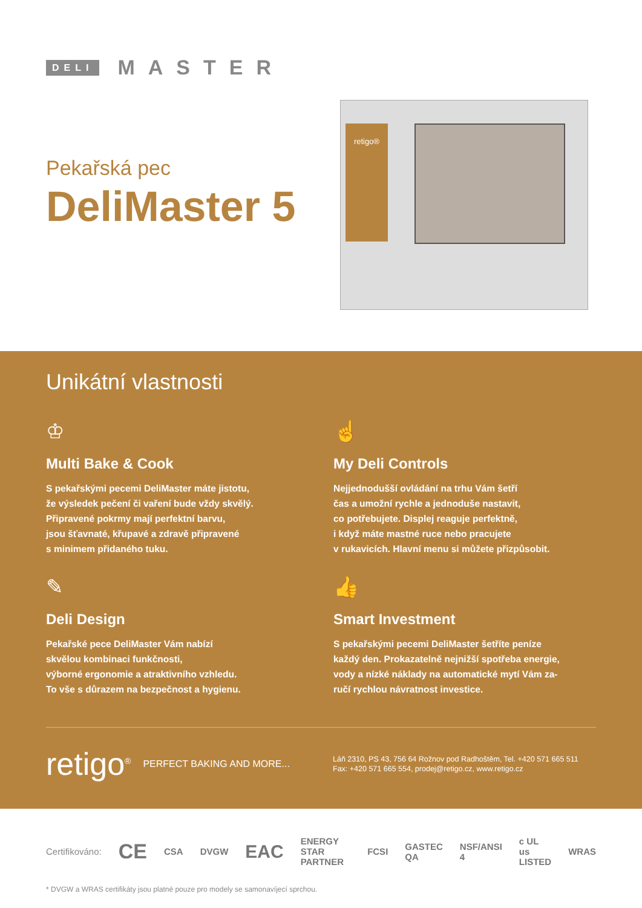DELI MASTER
Pekařská pec
DeliMaster 5
retigo®
Unikátní vlastnosti
♔
Multi Bake & Cook
S pekařskými pecemi DeliMaster máte jistotu,
že výsledek pečení či vaření bude vždy skvělý.
Připravené pokrmy mají perfektní barvu,
jsou šťavnaté, křupavé a zdravě připravené
s minimem přidaného tuku.
☝
My Deli Controls
Nejjednodušší ovládání na trhu Vám šetří
čas a umožní rychle a jednoduše nastavit,
co potřebujete. Displej reaguje perfektně,
i když máte mastné ruce nebo pracujete
v rukavicích. Hlavní menu si můžete přizpůsobit.
✎
Deli Design
Pekařské pece DeliMaster Vám nabízí
skvělou kombinaci funkčnosti,
výborné ergonomie a atraktivního vzhledu.
To vše s důrazem na bezpečnost a hygienu.
👍
Smart Investment
S pekařskými pecemi DeliMaster šetříte peníze
každý den. Prokazatelně nejnižší spotřeba energie,
vody a nízké náklady na automatické mytí Vám za-
ručí rychlou návratnost investice.
retigo<sup>®</sup> PERFECT BAKING AND MORE...
Láň 2310, PS 43, 756 64 Rožnov pod Radhoštěm, Tel. +420 571 665 511
Fax: +420 571 665 554, prodej@retigo.cz, www.retigo.cz
Certifikováno: CE CSA DVGW EAC ENERGY STAR PARTNER FCSI GASTEC QA NSF/ANSI 4 c UL us LISTED WRAS
* DVGW a WRAS certifikáty jsou platné pouze pro modely se samonavíjecí sprchou.